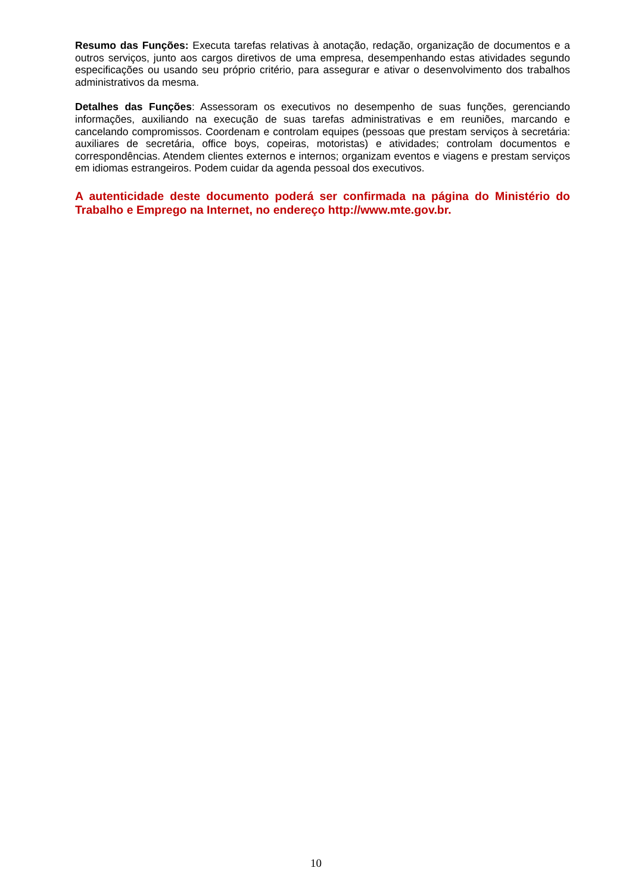Resumo das Funções: Executa tarefas relativas à anotação, redação, organização de documentos e a outros serviços, junto aos cargos diretivos de uma empresa, desempenhando estas atividades segundo especificações ou usando seu próprio critério, para assegurar e ativar o desenvolvimento dos trabalhos administrativos da mesma.
Detalhes das Funções: Assessoram os executivos no desempenho de suas funções, gerenciando informações, auxiliando na execução de suas tarefas administrativas e em reuniões, marcando e cancelando compromissos. Coordenam e controlam equipes (pessoas que prestam serviços à secretária: auxiliares de secretária, office boys, copeiras, motoristas) e atividades; controlam documentos e correspondências. Atendem clientes externos e internos; organizam eventos e viagens e prestam serviços em idiomas estrangeiros. Podem cuidar da agenda pessoal dos executivos.
A autenticidade deste documento poderá ser confirmada na página do Ministério do Trabalho e Emprego na Internet, no endereço http://www.mte.gov.br.
10